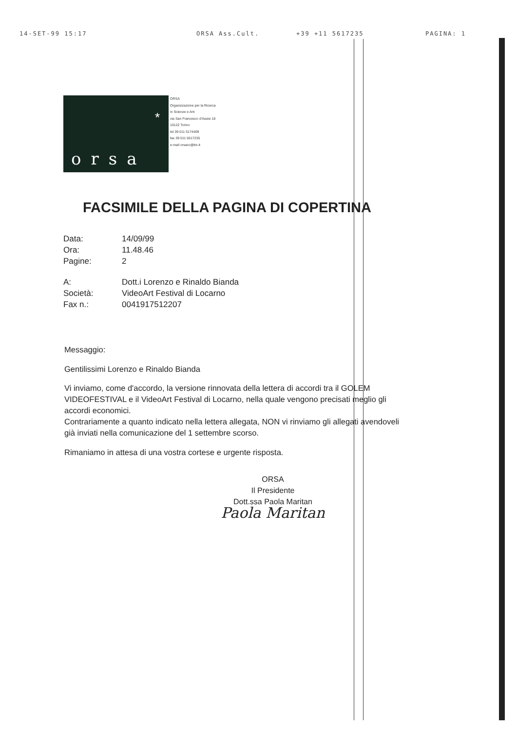14-SET-99 15:17 ORSA Ass.Cult. +39 +11 5617235 PAGINA: 1
*
orsa
ORSA
Organizzazione per la Ricerca
in Scienze e Arti
via San Francesco d'Assisi 18
10122 Torino
tel 39 011 5174409
fax 39 011 5617235
e-mail orsaco@tin.it
FACSIMILE DELLA PAGINA DI COPERTINA
Data: 14/09/99
Ora: 11.48.46
Pagine: 2
A: Dott.i Lorenzo e Rinaldo Bianda
Società: VideoArt Festival di Locarno
Fax n.: 0041917512207
Messaggio:
Gentilissimi Lorenzo e Rinaldo Bianda
Vi inviamo, come d'accordo, la versione rinnovata della lettera di accordi tra il GOLEM VIDEOFESTIVAL e il VideoArt Festival di Locarno, nella quale vengono precisati meglio gli accordi economici.
Contrariamente a quanto indicato nella lettera allegata, NON vi rinviamo gli allegati avendoveli già inviati nella comunicazione del 1 settembre scorso.
Rimaniamo in attesa di una vostra cortese e urgente risposta.
ORSA
Il Presidente
Dott.ssa Paola Maritan
Paola Maritan